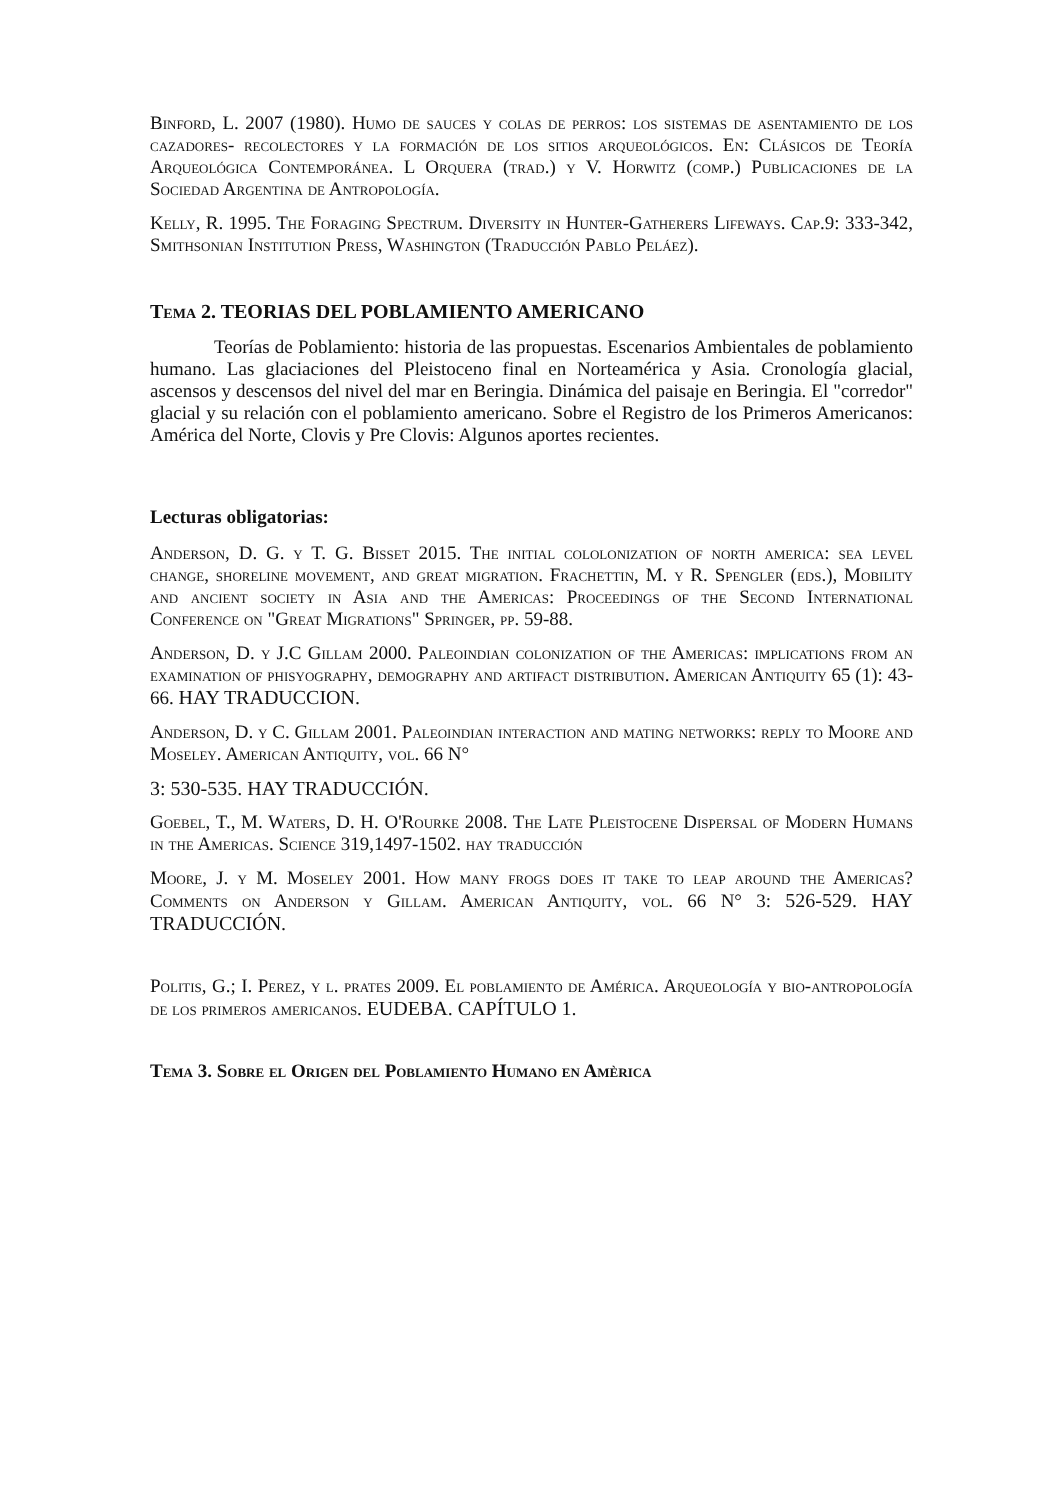Binford, L. 2007 (1980). Humo de sauces y colas de perros: los sistemas de asentamiento de los cazadores- recolectores y la formación de los sitios arqueológicos. En: Clásicos de Teoría Arqueológica Contemporánea. L Orquera (trad.) y V. Horwitz (comp.) Publicaciones de la Sociedad Argentina de Antropología.
Kelly, R. 1995. The Foraging Spectrum. Diversity in Hunter-Gatherers Lifeways. Cap.9: 333-342, Smithsonian Institution Press, Washington (Traducción Pablo Peláez).
Tema 2. TEORIAS DEL POBLAMIENTO AMERICANO
Teorías de Poblamiento: historia de las propuestas. Escenarios Ambientales de poblamiento humano. Las glaciaciones del Pleistoceno final en Norteamérica y Asia. Cronología glacial, ascensos y descensos del nivel del mar en Beringia. Dinámica del paisaje en Beringia. El "corredor" glacial y su relación con el poblamiento americano. Sobre el Registro de los Primeros Americanos: América del Norte, Clovis y Pre Clovis: Algunos aportes recientes.
Lecturas obligatorias:
Anderson, D. G. y T. G. Bisset 2015. The initial cololonization of north america: sea level change, shoreline movement, and great migration. Frachettin, M. y R. Spengler (eds.), Mobility and ancient society in Asia and the Americas: Proceedings of the Second International Conference on "Great Migrations" Springer, pp. 59-88.
Anderson, D. y J.C Gillam 2000. Paleoindian colonization of the Americas: implications from an examination of phisyography, demography and artifact distribution. American Antiquity 65 (1): 43-66. HAY TRADUCCION.
Anderson, D. y C. Gillam 2001. Paleoindian interaction and mating networks: reply to Moore and Moseley. American Antiquity, vol. 66 N°
3: 530-535. HAY TRADUCCIÓN.
Goebel, T., M. Waters, D. H. O'Rourke 2008. The Late Pleistocene Dispersal of Modern Humans in the Americas. Science 319,1497-1502. hay traducción
Moore, J. y M. Moseley 2001. How many frogs does it take to leap around the Americas? Comments on Anderson y Gillam. American Antiquity, vol. 66 N° 3: 526-529. HAY TRADUCCIÓN.
Politis, G.; I. Perez, y l. prates 2009. El poblamiento de América. Arqueología y bio-antropología de los primeros americanos. EUDEBA. CAPÍTULO 1.
Tema 3. Sobre el Origen del Poblamiento Humano en Amèrica